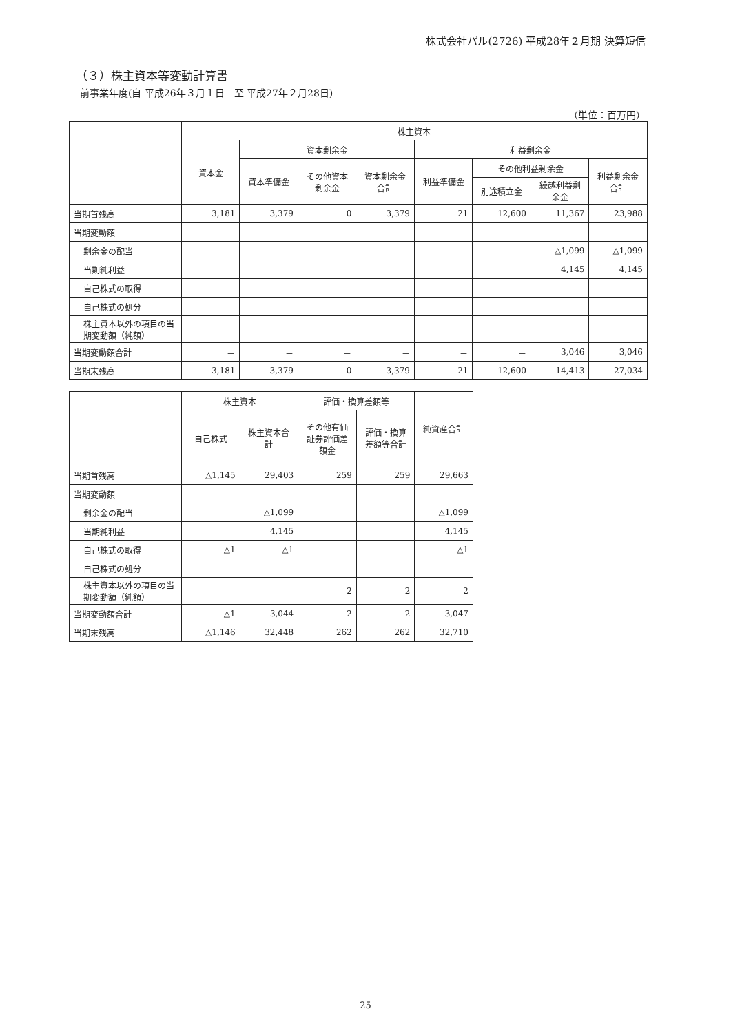株式会社パル(2726) 平成28年２月期 決算短信
（３）株主資本等変動計算書
前事業年度(自 平成26年３月１日　至 平成27年２月28日)
（単位：百万円）
| | 株主資本 | | | | | | | |
| --- | --- | --- | --- | --- | --- | --- | --- | --- |
| | 資本金 | 資本剰余金 | | | 利益剰余金 | | | |
| | | 資本準備金 | その他資本剰余金 | 資本剰余金合計 | 利益準備金 | その他利益剰余金 | | 利益剰余金合計 |
| | | | | | | 別途積立金 | 繰越利益剰余金 | |
| 当期首残高 | 3,181 | 3,379 | 0 | 3,379 | 21 | 12,600 | 11,367 | 23,988 |
| 当期変動額 | | | | | | | | |
| 剰余金の配当 | | | | | | | △1,099 | △1,099 |
| 当期純利益 | | | | | | | 4,145 | 4,145 |
| 自己株式の取得 | | | | | | | | |
| 自己株式の処分 | | | | | | | | |
| 株主資本以外の項目の当期変動額（純額） | | | | | | | | |
| 当期変動額合計 | － | － | － | － | － | － | 3,046 | 3,046 |
| 当期末残高 | 3,181 | 3,379 | 0 | 3,379 | 21 | 12,600 | 14,413 | 27,034 |
| | 株主資本 | | 評価・換算差額等 | | 純資産合計 |
| --- | --- | --- | --- | --- | --- |
| | 自己株式 | 株主資本合計 | その他有価証券評価差額金 | 評価・換算差額等合計 | |
| 当期首残高 | △1,145 | 29,403 | 259 | 259 | 29,663 |
| 当期変動額 | | | | | |
| 剰余金の配当 | | △1,099 | | | △1,099 |
| 当期純利益 | | 4,145 | | | 4,145 |
| 自己株式の取得 | △1 | △1 | | | △1 |
| 自己株式の処分 | | | | | － |
| 株主資本以外の項目の当期変動額（純額） | | | 2 | 2 | 2 |
| 当期変動額合計 | △1 | 3,044 | 2 | 2 | 3,047 |
| 当期末残高 | △1,146 | 32,448 | 262 | 262 | 32,710 |
25